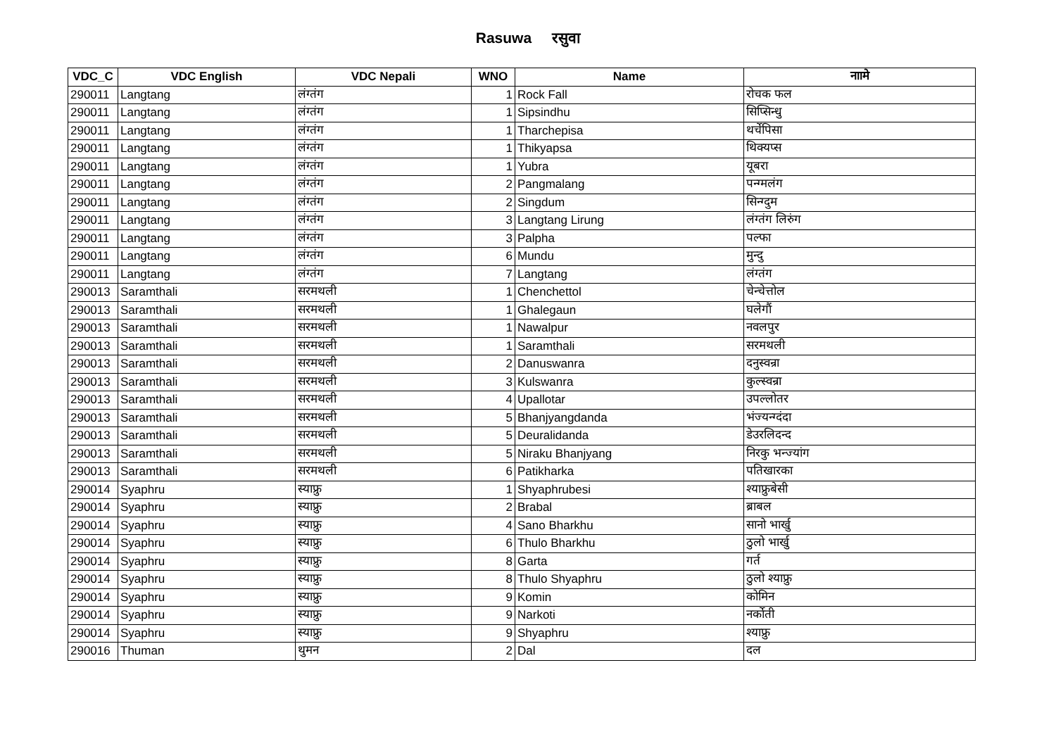Rasuwa रसुवा
| VDC_C | VDC English | VDC Nepali | WNO | Name | नाामे |
| --- | --- | --- | --- | --- | --- |
| 290011 | Langtang | लंग्तंग | 1 | Rock Fall | रोचक फल |
| 290011 | Langtang | लंग्तंग | 1 | Sipsindhu | सिप्सिन्धु |
| 290011 | Langtang | लंग्तंग | 1 | Tharchepisa | थर्चेपिसा |
| 290011 | Langtang | लंग्तंग | 1 | Thikyapsa | थिक्यप्स |
| 290011 | Langtang | लंग्तंग | 1 | Yubra | यूबरा |
| 290011 | Langtang | लंग्तंग | 2 | Pangmalang | पन्ग्मलंग |
| 290011 | Langtang | लंग्तंग | 2 | Singdum | सिन्ग्दुम |
| 290011 | Langtang | लंग्तंग | 3 | Langtang Lirung | लंग्तंग लिरुंग |
| 290011 | Langtang | लंग्तंग | 3 | Palpha | पल्फा |
| 290011 | Langtang | लंग्तंग | 6 | Mundu | मुन्दु |
| 290011 | Langtang | लंग्तंग | 7 | Langtang | लंग्तंग |
| 290013 | Saramthali | सरमथली | 1 | Chenchettol | चेन्चेत्तोल |
| 290013 | Saramthali | सरमथली | 1 | Ghalegaun | घलेगौं |
| 290013 | Saramthali | सरमथली | 1 | Nawalpur | नवलपुर |
| 290013 | Saramthali | सरमथली | 1 | Saramthali | सरमथली |
| 290013 | Saramthali | सरमथली | 2 | Danuswanra | दनुस्वन्रा |
| 290013 | Saramthali | सरमथली | 3 | Kulswanra | कुल्स्वन्रा |
| 290013 | Saramthali | सरमथली | 4 | Upallotar | उपल्लोतर |
| 290013 | Saramthali | सरमथली | 5 | Bhanjyangdanda | भंज्यन्ग्दंदा |
| 290013 | Saramthali | सरमथली | 5 | Deuralidanda | डेउरलिदन्द |
| 290013 | Saramthali | सरमथली | 5 | Niraku Bhanjyang | निरकु भन्ज्यांग |
| 290013 | Saramthali | सरमथली | 6 | Patikharka | पतिखारका |
| 290014 | Syaphru | स्याफ्रु | 1 | Shyaphrubesi | श्याफ्रुबेसी |
| 290014 | Syaphru | स्याफ्रु | 2 | Brabal | ब्राबल |
| 290014 | Syaphru | स्याफ्रु | 4 | Sano Bharkhu | सानो भार्खु |
| 290014 | Syaphru | स्याफ्रु | 6 | Thulo Bharkhu | ठुलो भार्खु |
| 290014 | Syaphru | स्याफ्रु | 8 | Garta | गर्त |
| 290014 | Syaphru | स्याफ्रु | 8 | Thulo Shyaphru | ठुलो श्याफ्रु |
| 290014 | Syaphru | स्याफ्रु | 9 | Komin | कोमिन |
| 290014 | Syaphru | स्याफ्रु | 9 | Narkoti | नर्कोती |
| 290014 | Syaphru | स्याफ्रु | 9 | Shyaphru | श्याफ्रु |
| 290016 | Thuman | थुमन | 2 | Dal | दल |